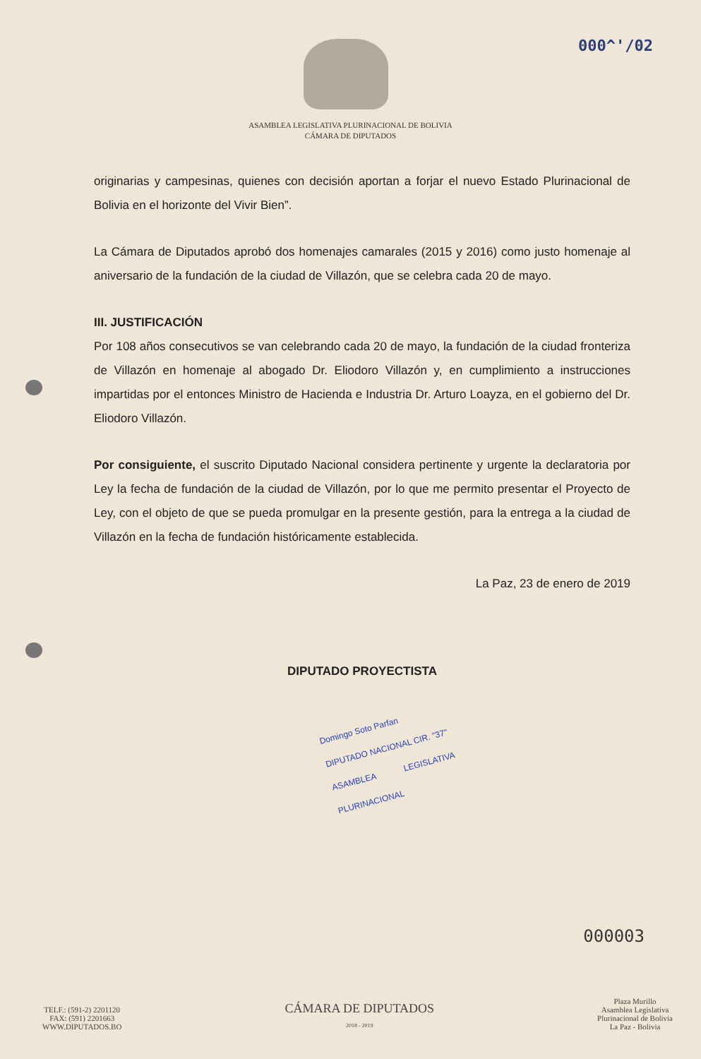000^'/02
ASAMBLEA LEGISLATIVA PLURINACIONAL DE BOLIVIA
CÁMARA DE DIPUTADOS
originarias y campesinas, quienes con decisión aportan a forjar el nuevo Estado Plurinacional de Bolivia en el horizonte del Vivir Bien”.
La Cámara de Diputados aprobó dos homenajes camarales (2015 y 2016) como justo homenaje al aniversario de la fundación de la ciudad de Villazón, que se celebra cada 20 de mayo.
III. JUSTIFICACIÓN
Por 108 años consecutivos se van celebrando cada 20 de mayo, la fundación de la ciudad fronteriza de Villazón en homenaje al abogado Dr. Eliodoro Villazón y, en cumplimiento a instrucciones impartidas por el entonces Ministro de Hacienda e Industria Dr. Arturo Loayza, en el gobierno del Dr. Eliodoro Villazón.
Por consiguiente, el suscrito Diputado Nacional considera pertinente y urgente la declaratoria por Ley la fecha de fundación de la ciudad de Villazón, por lo que me permito presentar el Proyecto de Ley, con el objeto de que se pueda promulgar en la presente gestión, para la entrega a la ciudad de Villazón en la fecha de fundación históricamente establecida.
La Paz, 23 de enero de 2019
DIPUTADO PROYECTISTA
Domingo Soto Parfan
DIPUTADO NACIONAL CIR. "37"
ASAMBLEA LEGISLATIVA PLURINACIONAL
000003
TELF.: (591-2) 2201120
FAX: (591) 2201663
WWW.DIPUTADOS.BO
CÁMARA DE DIPUTADOS
2018 - 2019
Plaza Murillo
Asamblea Legislativa
Plurinacional de Bolivia
La Paz - Bolivia